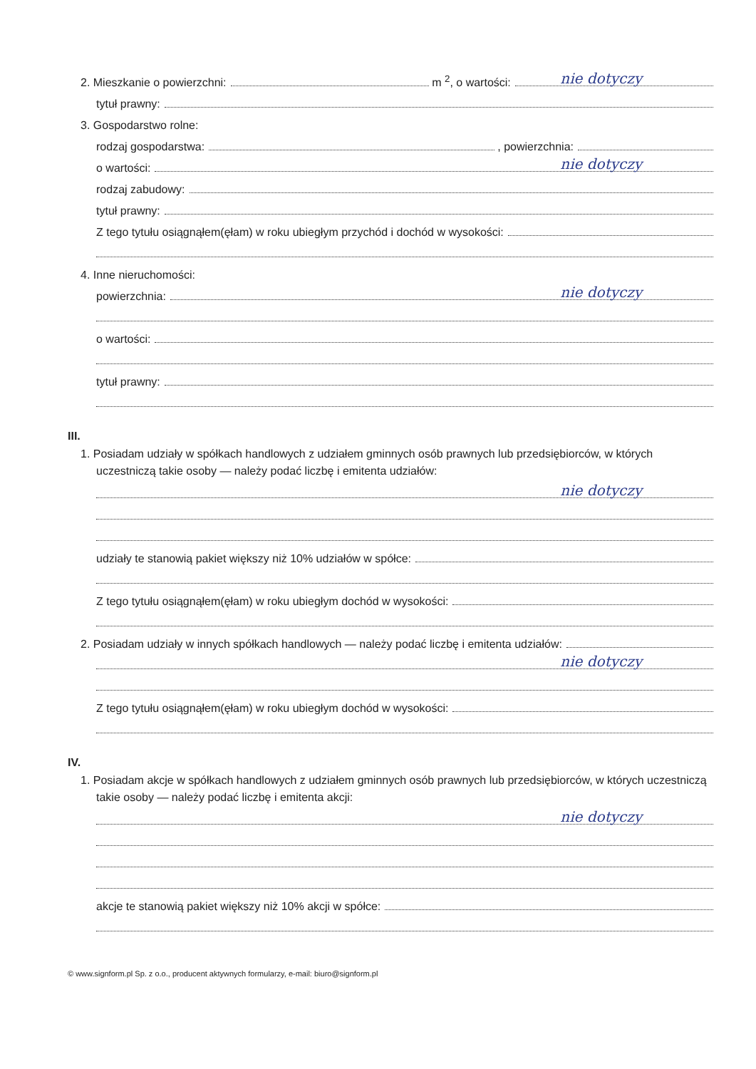2. Mieszkanie o powierzchni: m <sup>2</sup>, o wartości:
nie dotyczy
tytuł prawny:
3. Gospodarstwo rolne:
rodzaj gospodarstwa: , powierzchnia:
o wartości:
nie dotyczy
rodzaj zabudowy:
tytuł prawny:
Z tego tytułu osiągnąłem(ęłam) w roku ubiegłym przychód i dochód w wysokości:
4. Inne nieruchomości:
powierzchnia:
nie dotyczy
o wartości:
tytuł prawny:
III.
1. Posiadam udziały w spółkach handlowych z udziałem gminnych osób prawnych lub przedsiębiorców, w których uczestniczą takie osoby — należy podać liczbę i emitenta udziałów:
nie dotyczy
udziały te stanowią pakiet większy niż 10% udziałów w spółce:
Z tego tytułu osiągnąłem(ęłam) w roku ubiegłym dochód w wysokości:
2. Posiadam udziały w innych spółkach handlowych — należy podać liczbę i emitenta udziałów:
nie dotyczy
Z tego tytułu osiągnąłem(ęłam) w roku ubiegłym dochód w wysokości:
IV.
1. Posiadam akcje w spółkach handlowych z udziałem gminnych osób prawnych lub przedsiębiorców, w których uczestniczą takie osoby — należy podać liczbę i emitenta akcji:
nie dotyczy
akcje te stanowią pakiet większy niż 10% akcji w spółce:
© www.signform.pl Sp. z o.o., producent aktywnych formularzy, e-mail: biuro@signform.pl